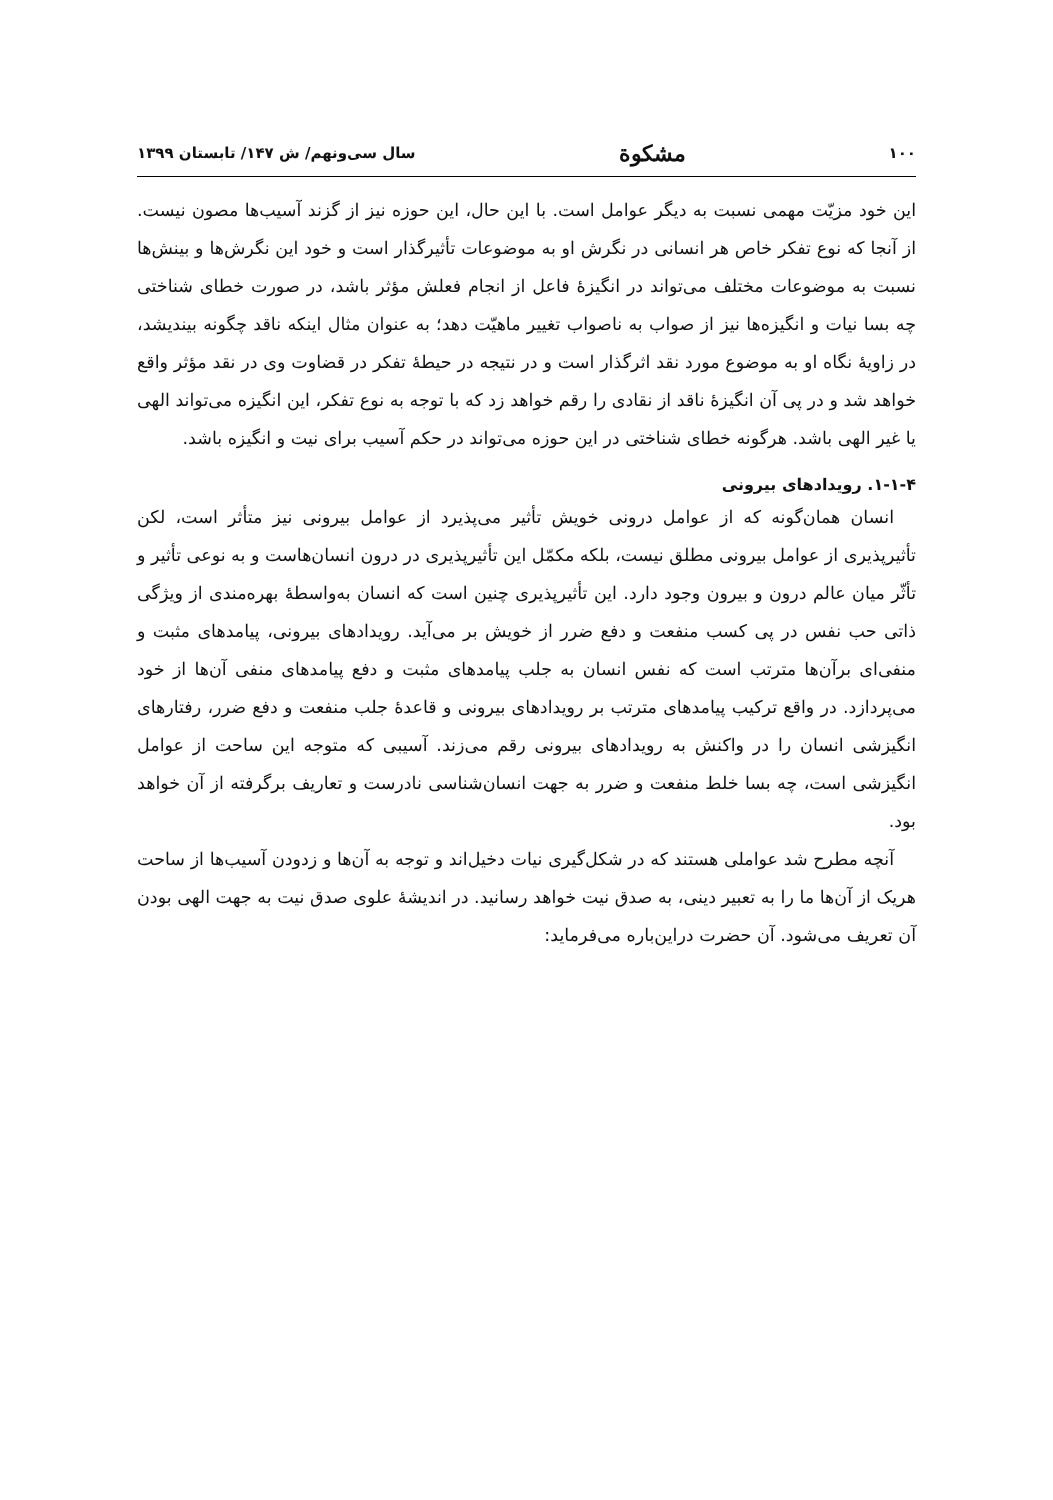١٠٠ مشکوة سال سی‌ونهم/ ش ١۴٧/ تابستان ١٣٩٩
این خود مزیّت مهمی نسبت به دیگر عوامل است. با این حال، این حوزه نیز از گزند آسیب‌ها مصون نیست. از آنجا که نوع تفکر خاص هر انسانی در نگرش او به موضوعات تأثیرگذار است و خود این نگرش‌ها و بینش‌ها نسبت به موضوعات مختلف می‌تواند در انگیزهٔ فاعل از انجام فعلش مؤثر باشد، در صورت خطای شناختی چه بسا نیات و انگیزه‌ها نیز از صواب به ناصواب تغییر ماهیّت دهد؛ به عنوان مثال اینکه ناقد چگونه بیندیشد، در زاویهٔ نگاه او به موضوع مورد نقد اثرگذار است و در نتیجه در حیطهٔ تفکر در قضاوت وی در نقد مؤثر واقع خواهد شد و در پی آن انگیزهٔ ناقد از نقادی را رقم خواهد زد که با توجه به نوع تفکر، این انگیزه می‌تواند الهی یا غیر الهی باشد. هرگونه خطای شناختی در این حوزه می‌تواند در حکم آسیب برای نیت و انگیزه باشد.
۴-١-١. رویدادهای بیرونی
انسان همان‌گونه که از عوامل درونی خویش تأثیر می‌پذیرد از عوامل بیرونی نیز متأثر است، لکن تأثیرپذیری از عوامل بیرونی مطلق نیست، بلکه مکمّل این تأثیرپذیری در درون انسان‌هاست و به نوعی تأثیر و تأثّر میان عالم درون و بیرون وجود دارد. این تأثیرپذیری چنین است که انسان به‌واسطهٔ بهره‌مندی از ویژگی ذاتی حب نفس در پی کسب منفعت و دفع ضرر از خویش بر می‌آید. رویدادهای بیرونی، پیامدهای مثبت و منفی‌ای برآن‌ها مترتب است که نفس انسان به جلب پیامدهای مثبت و دفع پیامدهای منفی آن‌ها از خود می‌پردازد. در واقع ترکیب پیامدهای مترتب بر رویدادهای بیرونی و قاعدهٔ جلب منفعت و دفع ضرر، رفتارهای انگیزشی انسان را در واکنش به رویدادهای بیرونی رقم می‌زند. آسیبی که متوجه این ساحت از عوامل انگیزشی است، چه بسا خلط منفعت و ضرر به جهت انسان‌شناسی نادرست و تعاریف برگرفته از آن خواهد بود.
آنچه مطرح شد عواملی هستند که در شکل‌گیری نیات دخیل‌اند و توجه به آن‌ها و زدودن آسیب‌ها از ساحت هریک از آن‌ها ما را به تعبیر دینی، به صدق نیت خواهد رسانید. در اندیشهٔ علوی صدق نیت به جهت الهی بودن آن تعریف می‌شود. آن حضرت دراین‌باره می‌فرماید: